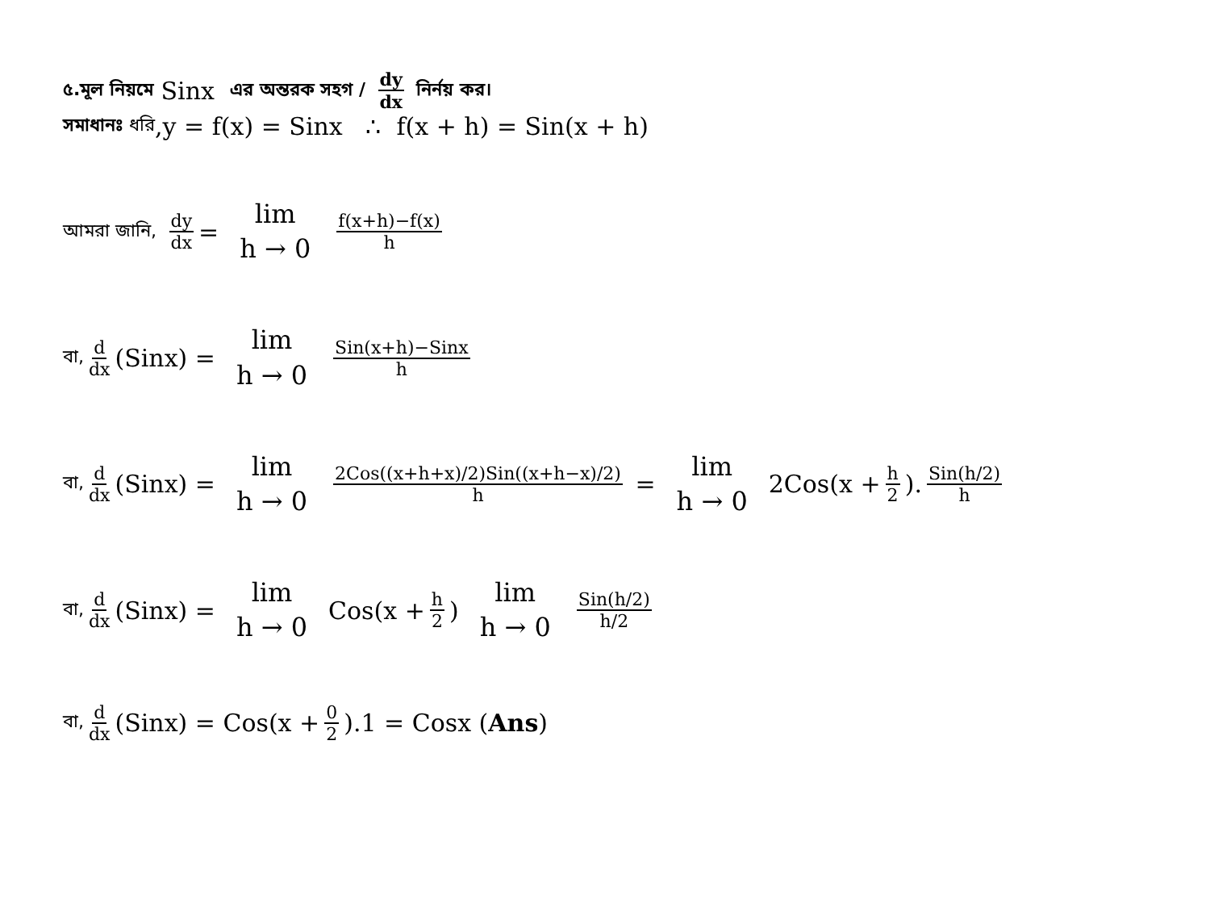৫.মূল নিয়মে Sinx এর অন্তরক সহগ / dy dx নির্নয় কর।
সমাধানঃ ধরি,y = f(x) = Sinx ∴ f(x + h) = Sin(x + h)
আমরা জানি, dy dx = lim h → 0 f(x+h)−f(x) h
বা, d dx (Sinx) = lim h → 0 Sin(x+h)−Sinx h
বা, d dx (Sinx) = lim h → 0 2Cos((x+h+x)/2)Sin((x+h−x)/2) h = lim h → 0 2Cos(x + h 2). Sin(h/2) h
বা, d dx (Sinx) = lim h → 0 Cos(x + h 2) lim h → 0 Sin(h/2) h/2
বা, d dx (Sinx) = Cos(x + 0 2).1 = Cosx (Ans)